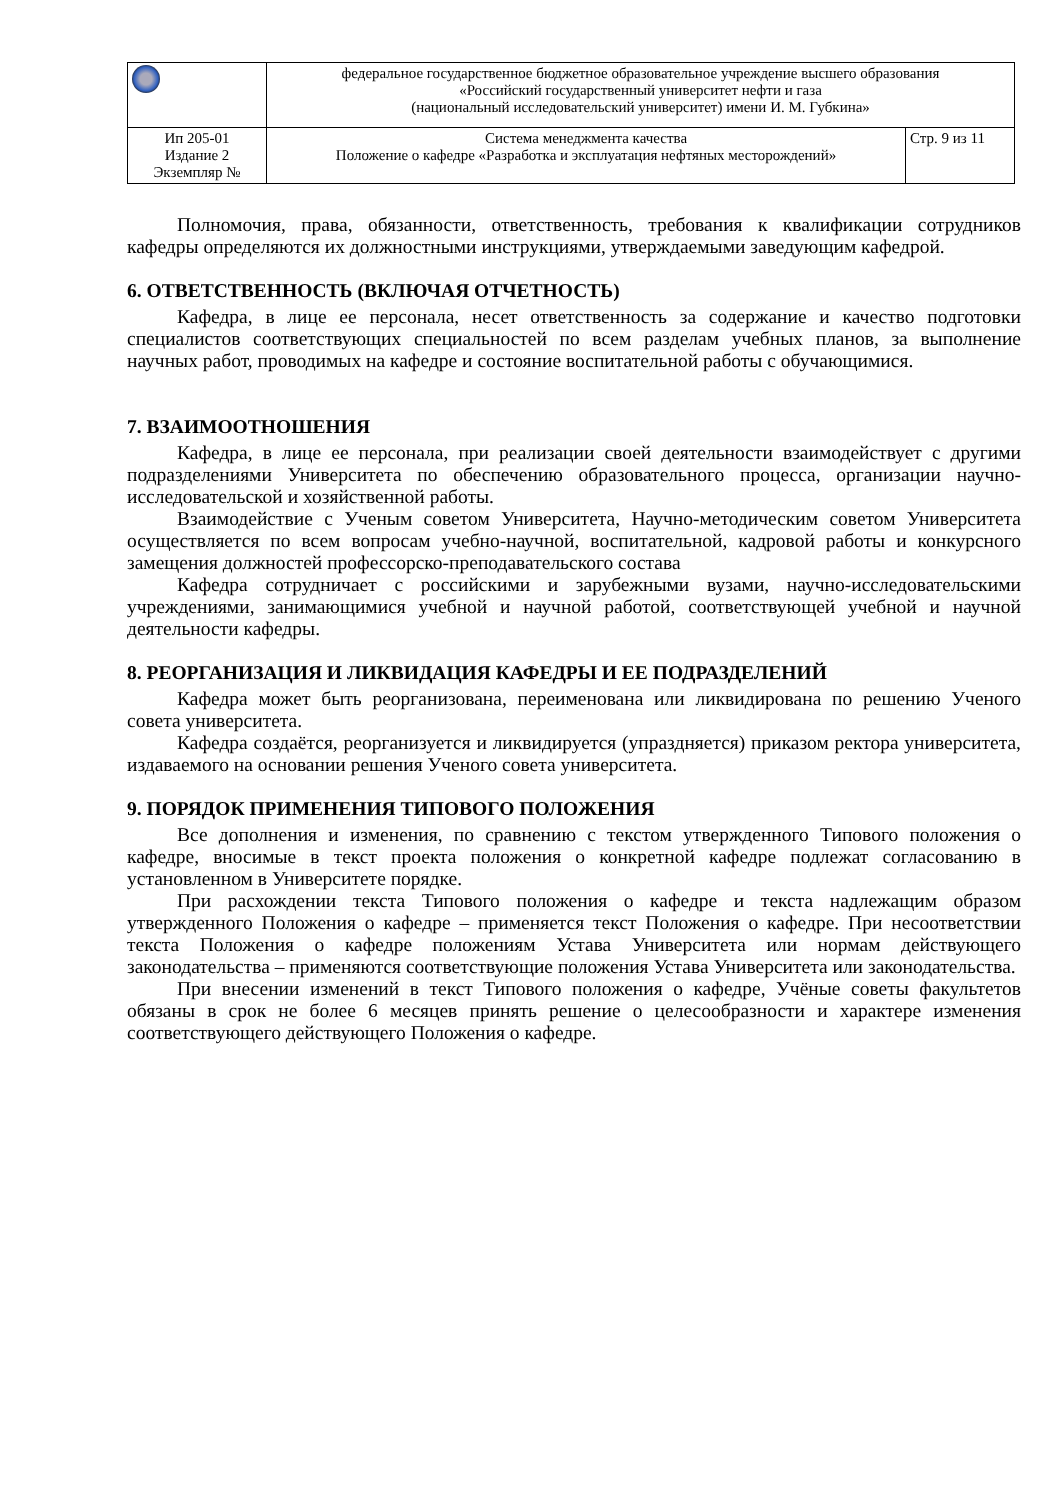| | федеральное государственное бюджетное образовательное учреждение высшего образования «Российский государственный университет нефти и газа (национальный исследовательский университет) имени И. М. Губкина» | |
| Ип 205-01 Издание 2 Экземпляр № | Система менеджмента качества Положение о кафедре «Разработка и эксплуатация нефтяных месторождений» | Стр. 9 из 11 |
Полномочия, права, обязанности, ответственность, требования к квалификации сотрудников кафедры определяются их должностными инструкциями, утверждаемыми заведующим кафедрой.
6. ОТВЕТСТВЕННОСТЬ (ВКЛЮЧАЯ ОТЧЕТНОСТЬ)
Кафедра, в лице ее персонала, несет ответственность за содержание и качество подготовки специалистов соответствующих специальностей по всем разделам учебных планов, за выполнение научных работ, проводимых на кафедре и состояние воспитательной работы с обучающимися.
7. ВЗАИМООТНОШЕНИЯ
Кафедра, в лице ее персонала, при реализации своей деятельности взаимодействует с другими подразделениями Университета по обеспечению образовательного процесса, организации научно-исследовательской и хозяйственной работы.
Взаимодействие с Ученым советом Университета, Научно-методическим советом Университета осуществляется по всем вопросам учебно-научной, воспитательной, кадровой работы и конкурсного замещения должностей профессорско-преподавательского состава
Кафедра сотрудничает с российскими и зарубежными вузами, научно-исследовательскими учреждениями, занимающимися учебной и научной работой, соответствующей учебной и научной деятельности кафедры.
8. РЕОРГАНИЗАЦИЯ И ЛИКВИДАЦИЯ КАФЕДРЫ И ЕЕ ПОДРАЗДЕЛЕНИЙ
Кафедра может быть реорганизована, переименована или ликвидирована по решению Ученого совета университета.
Кафедра создаётся, реорганизуется и ликвидируется (упраздняется) приказом ректора университета, издаваемого на основании решения Ученого совета университета.
9. ПОРЯДОК ПРИМЕНЕНИЯ ТИПОВОГО ПОЛОЖЕНИЯ
Все дополнения и изменения, по сравнению с текстом утвержденного Типового положения о кафедре, вносимые в текст проекта положения о конкретной кафедре подлежат согласованию в установленном в Университете порядке.
При расхождении текста Типового положения о кафедре и текста надлежащим образом утвержденного Положения о кафедре – применяется текст Положения о кафедре. При несоответствии текста Положения о кафедре положениям Устава Университета или нормам действующего законодательства – применяются соответствующие положения Устава Университета или законодательства.
При внесении изменений в текст Типового положения о кафедре, Учёные советы факультетов обязаны в срок не более 6 месяцев принять решение о целесообразности и характере изменения соответствующего действующего Положения о кафедре.